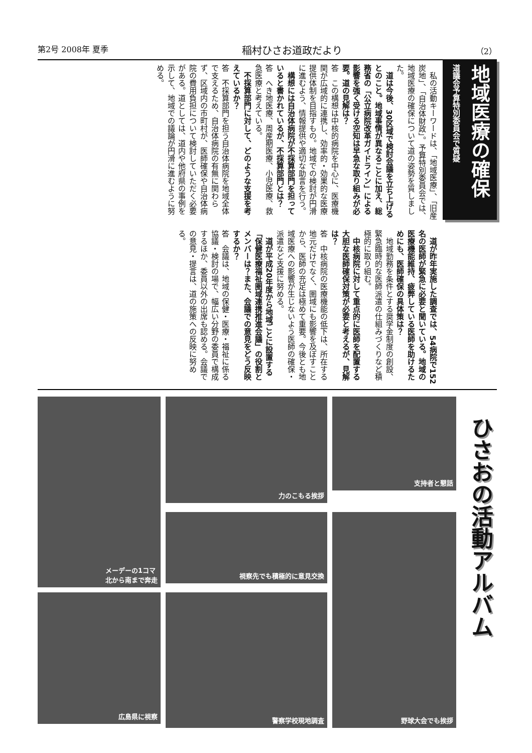第2号 2008年 夏季 稲村ひさお道政だより （2）
地域医療の確保
道議会予算特別委員会で質疑
　私の活動キーワードは、「地域医療」、「旧産炭地」、「自治体財政」。予算特別委員会では、地域医療の確保について道の姿勢を質しました。
　道は今後、30区域で検討会議を立ち上げるとのこと。地域事情が異なることに加え、総務省の「公立病院改革ガイドライン」による影響を強く受ける空知は早急な取り組みが必要。道の見解は？
答　この構想は中核的病院を中心に、医療機関が広域的に連携し、効率的・効果的な医療提供体制を目指すもの。地域での検討が円滑に進むよう、情報提供や適切な助言を行う。
　構想には自治体病院が不採算部門を担っていると書かれているが、不採算部門とは？
答　へき地医療、周産期医療、小児医療、救急医療と考えている。
　不採算部門に対して、どのような支援を考えているか？
答　不採算部門を担う自治体病院を地域全体で支えるため、自治体病院の有無に関わらず、区域内の市町村が、医師確保や自治体病院の費用負担について検討していただく必要がある。道としては、道内や他府県の事例を示して、地域での議論が円滑に進むように努める。
　道が昨年実施した調査では、54病院で152名の医師が緊急に必要と聞いている。地域の医療機能維持、疲弊している医師を助けるためにも、医師確保の具体策は？
　地域勤務を条件とする奨学金制度の創設、緊急臨時的な医師派遣の仕組みづくりなど積極的に取り組む。
　中核病院に対して重点的に医師を配置する大胆な医師確保対策が必要と考えるが、見解は？
答　中核病院の医療機能の低下は、所在する地元だけでなく、圏域にも影響を及ぼすことから、医師の充足は極めて重要。今後とも地域医療への影響が生じないよう医師の確保・派遣など支援に努める。
　道が平成20年度から地域ごとに設置する「保健医療福祉圏域連携推進会議」の役割とメンバーは？また、会議での意見をどう反映するか？
答　会議は、地域の保健・医療・福祉に係る協議・検討の場で、幅広い分野の委員で構成するほか、委員以外の出席も認める。会議での意見・提言は、道の施策への反映に努める。
メーデーの1コマ
北から南まで奔走
力のこもる挨拶
支持者と懇話
視察先でも積極的に意見交換
野球大会でも挨拶
広島県に視察
警察学校現地調査
ひさおの活動アルバム